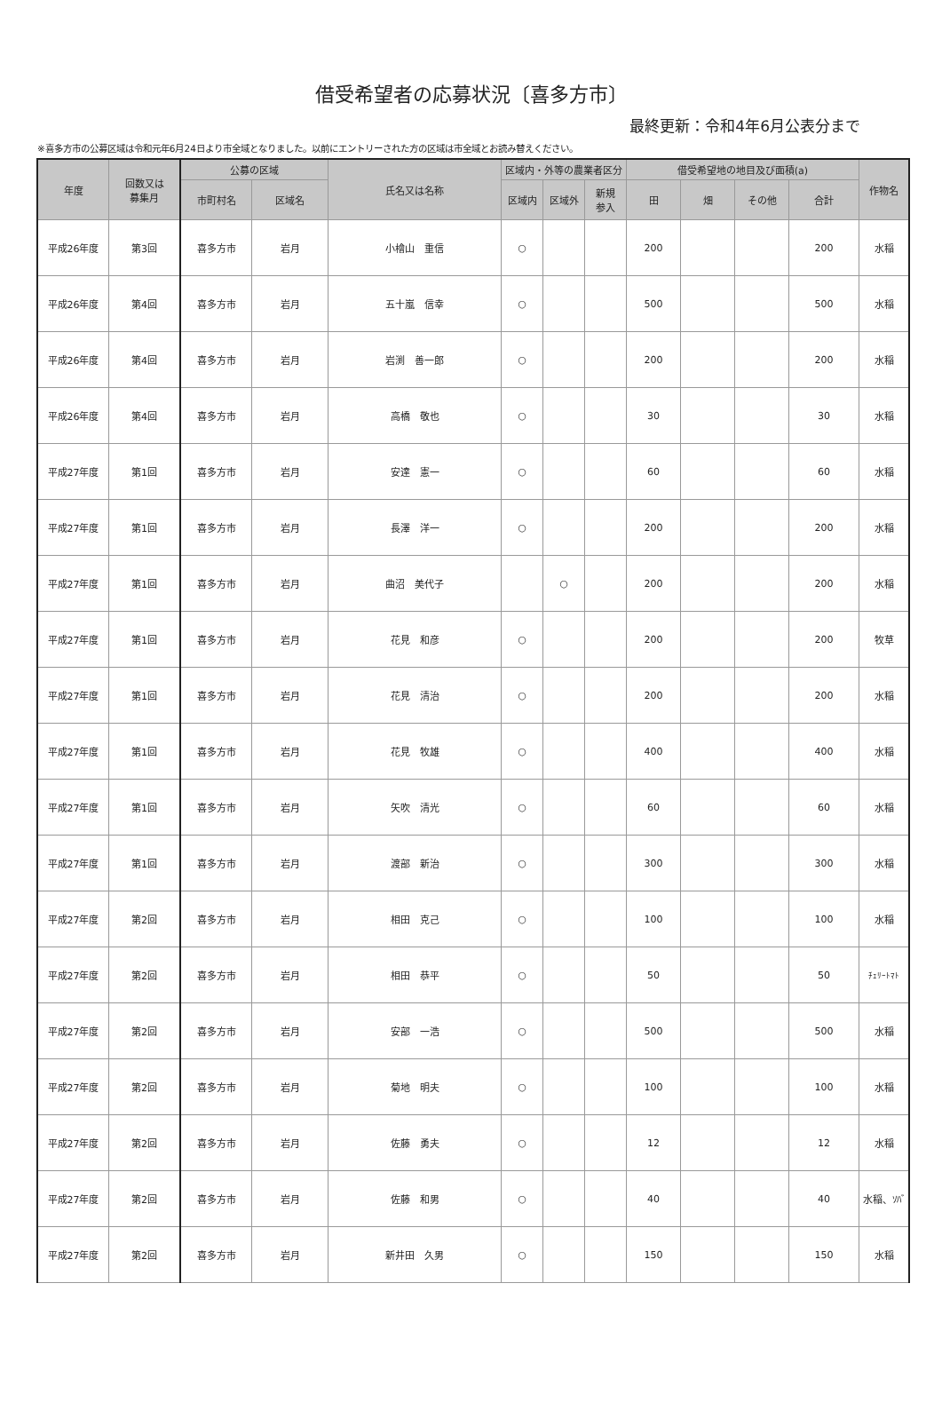借受希望者の応募状況〔喜多方市〕
最終更新：令和4年6月公表分まで
※喜多方市の公募区域は令和元年6月24日より市全域となりました。以前にエントリーされた方の区域は市全域とお読み替えください。
| 年度 | 回数又は 募集月 | 公募の区域 | | 氏名又は名称 | 区域内・外等の農業者区分 | | | 借受希望地の地目及び面積(a) | | | | 作物名 |
| --- | --- | --- | --- | --- | --- | --- | --- | --- | --- | --- | --- | --- |
| | | 市町村名 | 区域名 | | 区域内 | 区域外 | 新規 参入 | 田 | 畑 | その他 | 合計 | |
| 平成26年度 | 第3回 | 喜多方市 | 岩月 | 小檜山 重信 | ○ | | | 200 | | | 200 | 水稲 |
| 平成26年度 | 第4回 | 喜多方市 | 岩月 | 五十嵐 信幸 | ○ | | | 500 | | | 500 | 水稲 |
| 平成26年度 | 第4回 | 喜多方市 | 岩月 | 岩渕 善一郎 | ○ | | | 200 | | | 200 | 水稲 |
| 平成26年度 | 第4回 | 喜多方市 | 岩月 | 高橋 敬也 | ○ | | | 30 | | | 30 | 水稲 |
| 平成27年度 | 第1回 | 喜多方市 | 岩月 | 安達 憲一 | ○ | | | 60 | | | 60 | 水稲 |
| 平成27年度 | 第1回 | 喜多方市 | 岩月 | 長澤 洋一 | ○ | | | 200 | | | 200 | 水稲 |
| 平成27年度 | 第1回 | 喜多方市 | 岩月 | 曲沼 美代子 | | ○ | | 200 | | | 200 | 水稲 |
| 平成27年度 | 第1回 | 喜多方市 | 岩月 | 花見 和彦 | ○ | | | 200 | | | 200 | 牧草 |
| 平成27年度 | 第1回 | 喜多方市 | 岩月 | 花見 清治 | ○ | | | 200 | | | 200 | 水稲 |
| 平成27年度 | 第1回 | 喜多方市 | 岩月 | 花見 牧雄 | ○ | | | 400 | | | 400 | 水稲 |
| 平成27年度 | 第1回 | 喜多方市 | 岩月 | 矢吹 清光 | ○ | | | 60 | | | 60 | 水稲 |
| 平成27年度 | 第1回 | 喜多方市 | 岩月 | 渡部 新治 | ○ | | | 300 | | | 300 | 水稲 |
| 平成27年度 | 第2回 | 喜多方市 | 岩月 | 相田 克己 | ○ | | | 100 | | | 100 | 水稲 |
| 平成27年度 | 第2回 | 喜多方市 | 岩月 | 相田 恭平 | ○ | | | 50 | | | 50 | ﾁｪﾘｰﾄﾏﾄ |
| 平成27年度 | 第2回 | 喜多方市 | 岩月 | 安部 一浩 | ○ | | | 500 | | | 500 | 水稲 |
| 平成27年度 | 第2回 | 喜多方市 | 岩月 | 菊地 明夫 | ○ | | | 100 | | | 100 | 水稲 |
| 平成27年度 | 第2回 | 喜多方市 | 岩月 | 佐藤 勇夫 | ○ | | | 12 | | | 12 | 水稲 |
| 平成27年度 | 第2回 | 喜多方市 | 岩月 | 佐藤 和男 | ○ | | | 40 | | | 40 | 水稲、ｿﾊﾞ |
| 平成27年度 | 第2回 | 喜多方市 | 岩月 | 新井田 久男 | ○ | | | 150 | | | 150 | 水稲 |